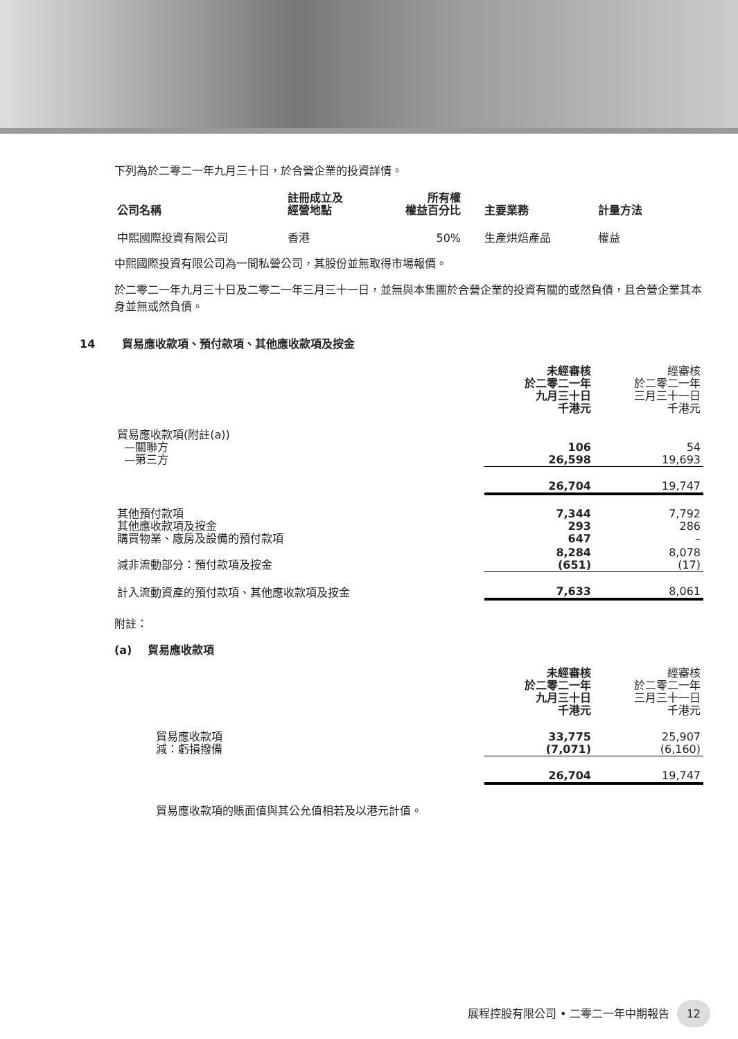下列為於二零二一年九月三十日，於合營企業的投資詳情。
| 公司名稱 | 註冊成立及 經營地點 | 所有權 權益百分比 | 主要業務 | 計量方法 |
| --- | --- | --- | --- | --- |
| 中熙國際投資有限公司 | 香港 | 50% | 生產烘焙產品 | 權益 |
中熙國際投資有限公司為一間私營公司，其股份並無取得市場報價。
於二零二一年九月三十日及二零二一年三月三十一日，並無與本集團於合營企業的投資有關的或然負債，且合營企業其本身並無或然負債。
14 貿易應收款項、預付款項、其他應收款項及按金
| | 未經審核 於二零二一年 九月三十日 千港元 | 經審核 於二零二一年 三月三十一日 千港元 |
| 貿易應收款項(附註(a)) —關聯方 —第三方 | 106 26,598 | 54 19,693 |
| | 26,704 | 19,747 |
| 其他預付款項 其他應收款項及按金 購買物業、廠房及設備的預付款項 | 7,344 293 647 | 7,792 286 – |
| 減非流動部分：預付款項及按金 | 8,284 (651) | 8,078 (17) |
| 計入流動資產的預付款項、其他應收款項及按金 | 7,633 | 8,061 |
附註：
(a) 貿易應收款項
| | 未經審核 於二零二一年 九月三十日 千港元 | 經審核 於二零二一年 三月三十一日 千港元 |
| 貿易應收款項 減：虧損撥備 | 33,775 (7,071) | 25,907 (6,160) |
| | 26,704 | 19,747 |
貿易應收款項的賬面值與其公允值相若及以港元計值。
展程控股有限公司 • 二零二一年中期報告 12